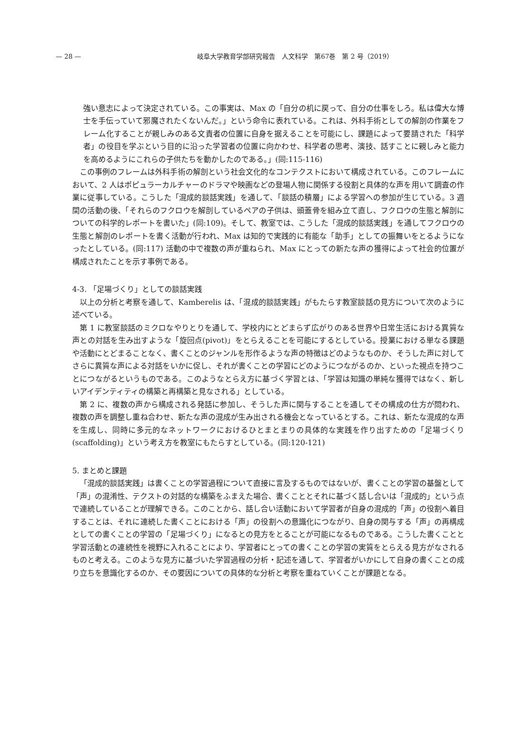— 28 — 岐阜大学教育学部研究報告　人文科学　第67巻　第 2 号（2019）
強い意志によって決定されている。この事実は、Max の「自分の机に戻って、自分の仕事をしろ。私は偉大な博士を手伝っていて邪魔されたくないんだ。」という命令に表れている。これは、外科手術としての解剖の作業をフレーム化することが親しみのある文責者の位置に自身を据えることを可能にし、課題によって要請された「科学者」の役目を学ぶという目的に沿った学習者の位置に向かわせ、科学者の思考、演技、話すことに親しみと能力を高めるようにこれらの子供たちを動かしたのである。」(同:115-116)
この事例のフレームは外科手術の解剖という社会文化的なコンテクストにおいて構成されている。このフレームにおいて、2 人はポピュラーカルチャーのドラマや映画などの登場人物に関係する役割と具体的な声を用いて調査の作業に従事している。こうした「混成的談話実践」を通して、「談話の積層」による学習への参加が生じている。3 週間の活動の後、「それらのフクロウを解剖しているペアの子供は、頭蓋骨を組み立て直し、フクロウの生態と解剖についての科学的レポートを書いた」(同:109)。そして、教室では、こうした「混成的談話実践」を通してフクロウの生態と解剖のレポートを書く活動が行われ、Max は知的で実践的に有能な「助手」としての振舞いをとるようになったとしている。(同:117) 活動の中で複数の声が重ねられ、Max にとっての新たな声の獲得によって社会的位置が構成されたことを示す事例である。
4-3. 「足場づくり」としての談話実践
以上の分析と考察を通して、Kamberelis は、「混成的談話実践」がもたらす教室談話の見方について次のように述べている。
第 1 に教室談話のミクロなやりとりを通して、学校内にとどまらず広がりのある世界や日常生活における異質な声との対話を生み出すような「旋回点(pivot)」をとらえることを可能にするとしている。授業における単なる課題や活動にとどまることなく、書くことのジャンルを形作るような声の特徴はどのようなものか、そうした声に対してさらに異質な声による対話をいかに促し、それが書くことの学習にどのようにつながるのか、といった視点を持つことにつながるというものである。このようなとらえ方に基づく学習とは、「学習は知識の単純な獲得ではなく、新しいアイデンティティの構築と再構築と見なされる」としている。
第 2 に、複数の声から構成される発話に参加し、そうした声に関与することを通してその構成の仕方が問われ、複数の声を調整し重ね合わせ、新たな声の混成が生み出される機会となっているとする。これは、新たな混成的な声を生成し、同時に多元的なネットワークにおけるひとまとまりの具体的な実践を作り出すための「足場づくり (scaffolding)」という考え方を教室にもたらすとしている。(同:120-121)
5. まとめと課題
「混成的談話実践」は書くことの学習過程について直接に言及するものではないが、書くことの学習の基盤として「声」の混淆性、テクストの対話的な構築をふまえた場合、書くこととそれに基づく話し合いは「混成的」という点で連続していることが理解できる。このことから、話し合い活動において学習者が自身の混成的「声」の役割へ着目することは、それに連続した書くことにおける「声」の役割への意識化につながり、自身の関与する「声」の再構成としての書くことの学習の「足場づくり」になるとの見方をとることが可能になるものである。こうした書くことと学習活動との連続性を視野に入れることにより、学習者にとっての書くことの学習の実質をとらえる見方がなされるものと考える。このような見方に基づいた学習過程の分析・記述を通して、学習者がいかにして自身の書くことの成り立ちを意識化するのか、その要因についての具体的な分析と考察を重ねていくことが課題となる。